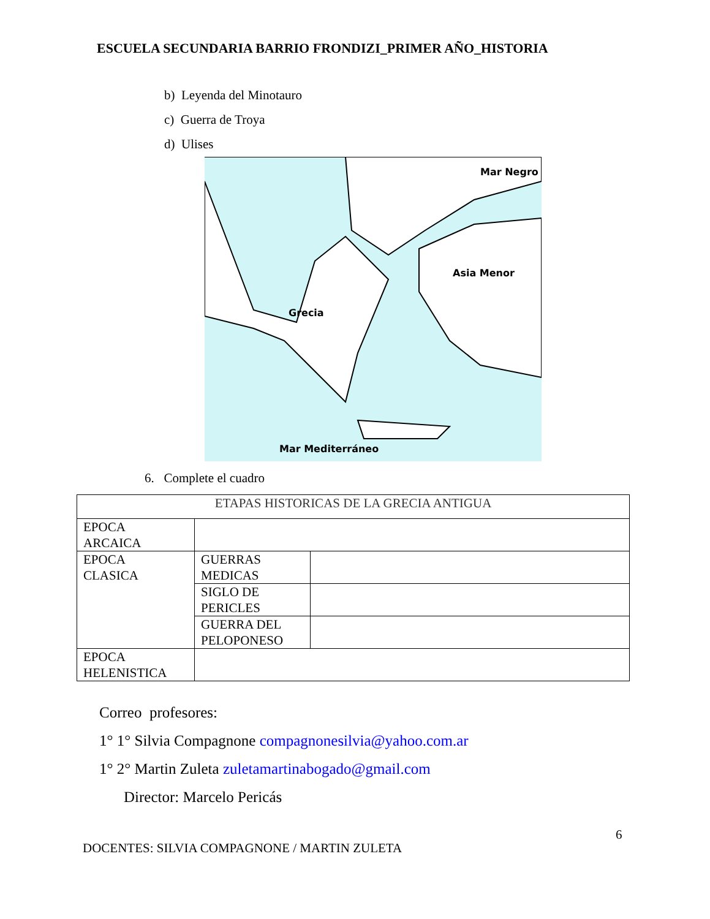ESCUELA SECUNDARIA BARRIO FRONDIZI_PRIMER AÑO_HISTORIA
b) Leyenda del Minotauro
c) Guerra de Troya
d) Ulises
Mar Negro
Asia Menor
Grecia
Mar Mediterráneo
6. Complete el cuadro
| ETAPAS HISTORICAS DE LA GRECIA ANTIGUA | | |
| --- | --- | --- |
| EPOCA ARCAICA | | |
| EPOCA CLASICA | GUERRAS MEDICAS | |
| | SIGLO DE PERICLES | |
| | GUERRA DEL PELOPONESO | |
| EPOCA HELENISTICA | | |
Correo profesores:
1° 1° Silvia Compagnone compagnonesilvia@yahoo.com.ar
1° 2° Martin Zuleta zuletamartinabogado@gmail.com
Director: Marcelo Pericás
6
DOCENTES: SILVIA COMPAGNONE / MARTIN ZULETA